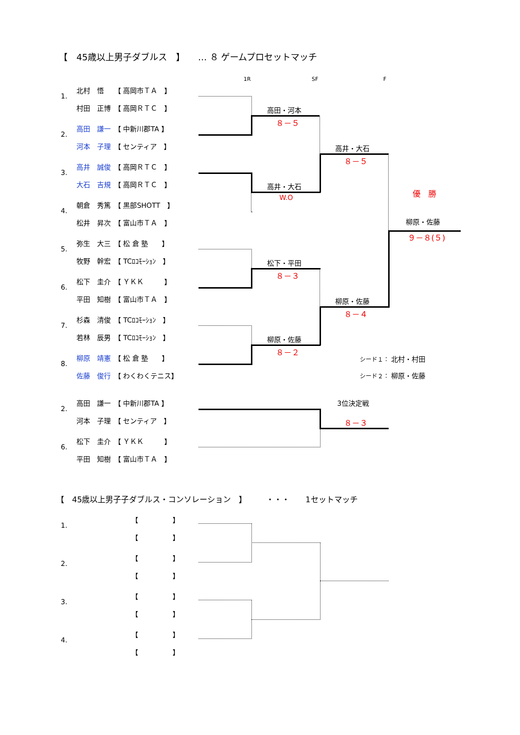【　45歳以上男子ダブルス　】　　… ８ ゲームプロセットマッチ
1R SF F
1.
北村　悟　　【 高岡市ＴＡ　】
村田　正博　【 高岡ＲＴＣ　】
2.
高田　謙一　【 中新川郡TA 】
河本　子理　【 センティア　】
3.
高井　誠俊　【 高岡ＲＴＣ　】
大石　吉規　【 高岡ＲＴＣ　】
4.
朝倉　秀篤　【 黒部SHOTT　】
松井　昇次　【 富山市ＴＡ　】
5.
弥生　大三　【 松 倉 塾　　】
牧野　幹宏　【 TCﾛｺﾓｰｼｮﾝ　】
6.
松下　圭介　【 ＹＫＫ　　　】
平田　知樹　【 富山市ＴＡ　】
7.
杉森　清俊　【 TCﾛｺﾓｰｼｮﾝ　】
若林　辰男　【 TCﾛｺﾓｰｼｮﾝ　】
8.
柳原　靖憲　【 松 倉 塾　　】
佐藤　俊行　【 わくわくテニス】
高田・河本
８－５
高井・大石
W.O
高井・大石
８－５
優　勝
柳原・佐藤
９－８(５)
松下・平田
８－３
柳原・佐藤
８－４
柳原・佐藤
８－２
シード１： 北村・村田
シード２： 柳原・佐藤
2.
高田　謙一　【 中新川郡TA 】
河本　子理　【 センティア　】
6.
松下　圭介　【 ＹＫＫ　　　】
平田　知樹　【 富山市ＴＡ　】
3位決定戦
８－３
【　45歳以上男子子ダブルス・コンソレーション　】　　　・・・　　1セットマッチ
1.
【　　　　　】
【　　　　　】
2.
【　　　　　】
【　　　　　】
3.
【　　　　　】
【　　　　　】
4.
【　　　　　】
【　　　　　】